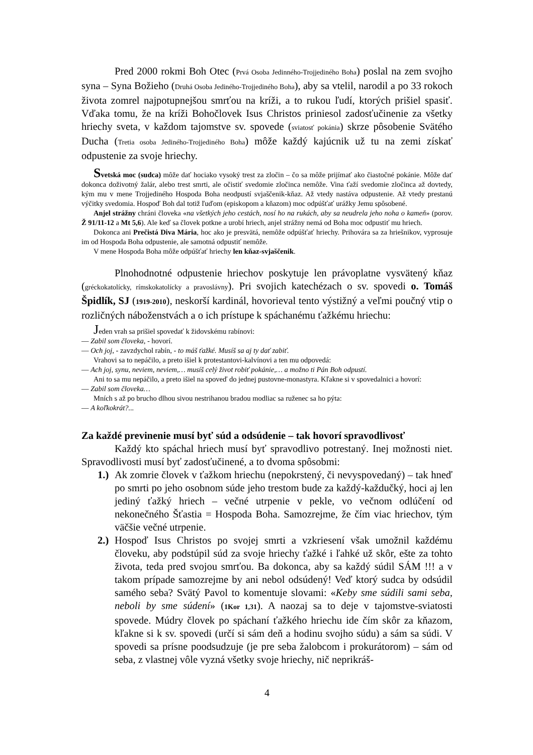Pred 2000 rokmi Boh Otec (Prvá Osoba Jedinného-Trojjediného Boha) poslal na zem svojho syna – Syna Božieho (Druhá Osoba Jediného-Trojjediného Boha), aby sa vtelil, narodil a po 33 rokoch života zomrel najpotupnejšou smrťou na kríži, a to rukou ľudí, ktorých prišiel spasiť. Vďaka tomu, že na kríži Bohočlovek Isus Christos priniesol zadosťučinenie za všetky hriechy sveta, v každom tajomstve sv. spovede (sviatosť pokánia) skrze pôsobenie Svätého Ducha (Tretia osoba Jediného-Trojjediného Boha) môže každý kajúcnik už tu na zemi získať odpustenie za svoje hriechy.
Svetská moc (sudca) môže dať hociako vysoký trest za zločin – čo sa môže prijímať ako čiastočné pokánie. Môže dať dokonca doživotný žalár, alebo trest smrti, ale očistiť svedomie zločinca nemôže. Vina ťaží svedomie zločinca až dovtedy, kým mu v mene Trojjediného Hospoda Boha neodpustí svjaščenik-kňaz. Až vtedy nastáva odpustenie. Až vtedy prestanú výčitky svedomia. Hospoď Boh dal totiž ľuďom (episkopom a kňazom) moc odpúšťať urážky Jemu spôsobené.
Anjel strážny chráni človeka «na všetkých jeho cestách, nosí ho na rukách, aby sa neudrela jeho noha o kameň» (porov. Ž 91/11-12 a Mt 5,6). Ale keď sa človek potkne a urobí hriech, anjel strážny nemá od Boha moc odpustiť mu hriech.
Dokonca ani Prečistá Diva Mária, hoc ako je presvätá, nemôže odpúšťať hriechy. Prihovára sa za hriešnikov, vyprosuje im od Hospoda Boha odpustenie, ale samotná odpustiť nemôže.
V mene Hospoda Boha môže odpúšťať hriechy len kňaz-svjaščenik.
Plnohodnotné odpustenie hriechov poskytuje len právoplatne vysvätený kňaz (gréckokatolícky, rímskokatolícky a pravoslávny). Pri svojich katechézach o sv. spovedi o. Tomáš Špidlík, SJ (1919-2010), neskorší kardinál, hovorieval tento výstižný a veľmi poučný vtip o rozličných náboženstvách a o ich prístupe k spáchanému ťažkému hriechu:
Jeden vrah sa prišiel spovedať k židovskému rabínovi:
— Zabil som človeka, - hovorí.
— Och joj, - zavzdychol rabín, - to máš ťažké. Musíš sa aj ty dať zabiť.
Vrahovi sa to nepáčilo, a preto išiel k protestantovi-kalvínovi a ten mu odpovedá:
— Ach joj, synu, neviem, neviem,… musíš celý život robiť pokánie,… a možno ti Pán Boh odpustí.
Ani to sa mu nepáčilo, a preto išiel na spoveď do jednej pustovne-monastyra. Kľakne si v spovedalnici a hovorí:
— Zabil som človeka…
Mních s až po brucho dlhou sivou nestrihanou bradou modliac sa ruženec sa ho pýta:
— A koľkokrát?...
Za každé previnenie musí byť súd a odsúdenie – tak hovorí spravodlivosť
Každý kto spáchal hriech musí byť spravodlivo potrestaný. Inej možnosti niet. Spravodlivosti musí byť zadosťučinené, a to dvoma spôsobmi:
1.) Ak zomrie človek v ťažkom hriechu (nepokrstený, či nevyspovedaný) – tak hneď po smrti po jeho osobnom súde jeho trestom bude za každý-každučký, hoci aj len jediný ťažký hriech – večné utrpenie v pekle, vo večnom odlúčení od nekonečného Šťastia = Hospoda Boha. Samozrejme, že čím viac hriechov, tým väčšie večné utrpenie.
2.) Hospoď Isus Christos po svojej smrti a vzkriesení však umožnil každému človeku, aby podstúpil súd za svoje hriechy ťažké i ľahké už skôr, ešte za tohto života, teda pred svojou smrťou. Ba dokonca, aby sa každý súdil SÁM !!! a v takom prípade samozrejme by ani nebol odsúdený! Veď ktorý sudca by odsúdil samého seba? Svätý Pavol to komentuje slovami: «Keby sme súdili sami seba, neboli by sme súdení» (1Kor 1,31). A naozaj sa to deje v tajomstve-sviatosti spovede. Múdry človek po spáchaní ťažkého hriechu ide čím skôr za kňazom, kľakne si k sv. spovedi (určí si sám deň a hodinu svojho súdu) a sám sa súdi. V spovedi sa prísne poodsudzuje (je pre seba žalobcom i prokurátorom) – sám od seba, z vlastnej vôle vyzná všetky svoje hriechy, nič neprikráš-
4